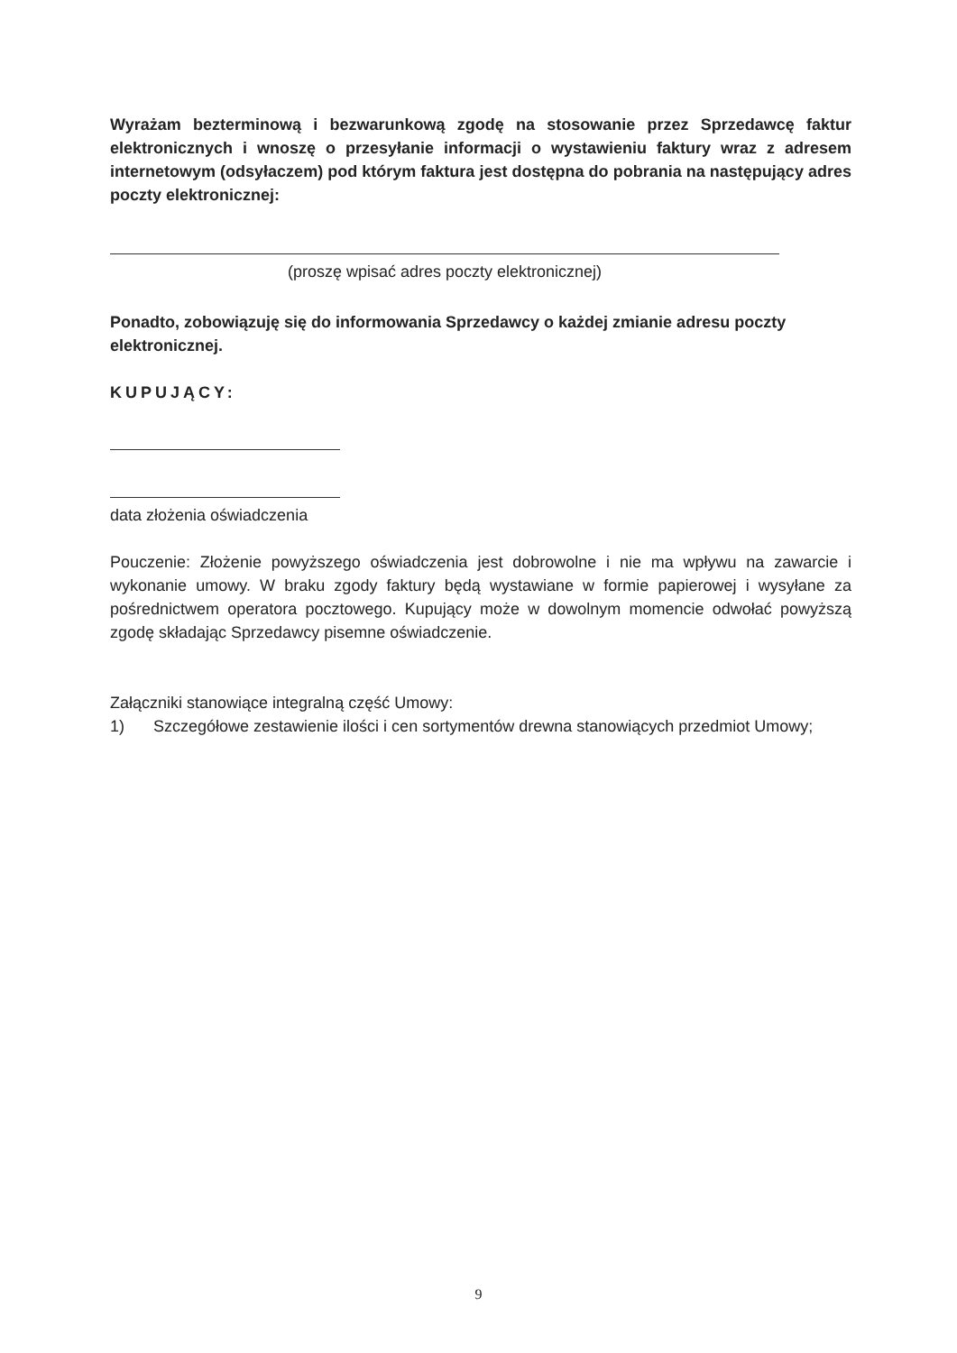Wyrażam bezterminową i bezwarunkową zgodę na stosowanie przez Sprzedawcę faktur elektronicznych i wnoszę o przesyłanie informacji o wystawieniu faktury wraz z adresem internetowym (odsyłaczem) pod którym faktura jest dostępna do pobrania na następujący adres poczty elektronicznej:
(proszę wpisać adres poczty elektronicznej)
Ponadto, zobowiązuję się do informowania Sprzedawcy o każdej zmianie adresu poczty elektronicznej.
KUPUJĄCY:
data złożenia oświadczenia
Pouczenie: Złożenie powyższego oświadczenia jest dobrowolne i nie ma wpływu na zawarcie i wykonanie umowy. W braku zgody faktury będą wystawiane w formie papierowej i wysyłane za pośrednictwem operatora pocztowego. Kupujący może w dowolnym momencie odwołać powyższą zgodę składając Sprzedawcy pisemne oświadczenie.
Załączniki stanowiące integralną część Umowy:
1) Szczegółowe zestawienie ilości i cen sortymentów drewna stanowiących przedmiot Umowy;
9